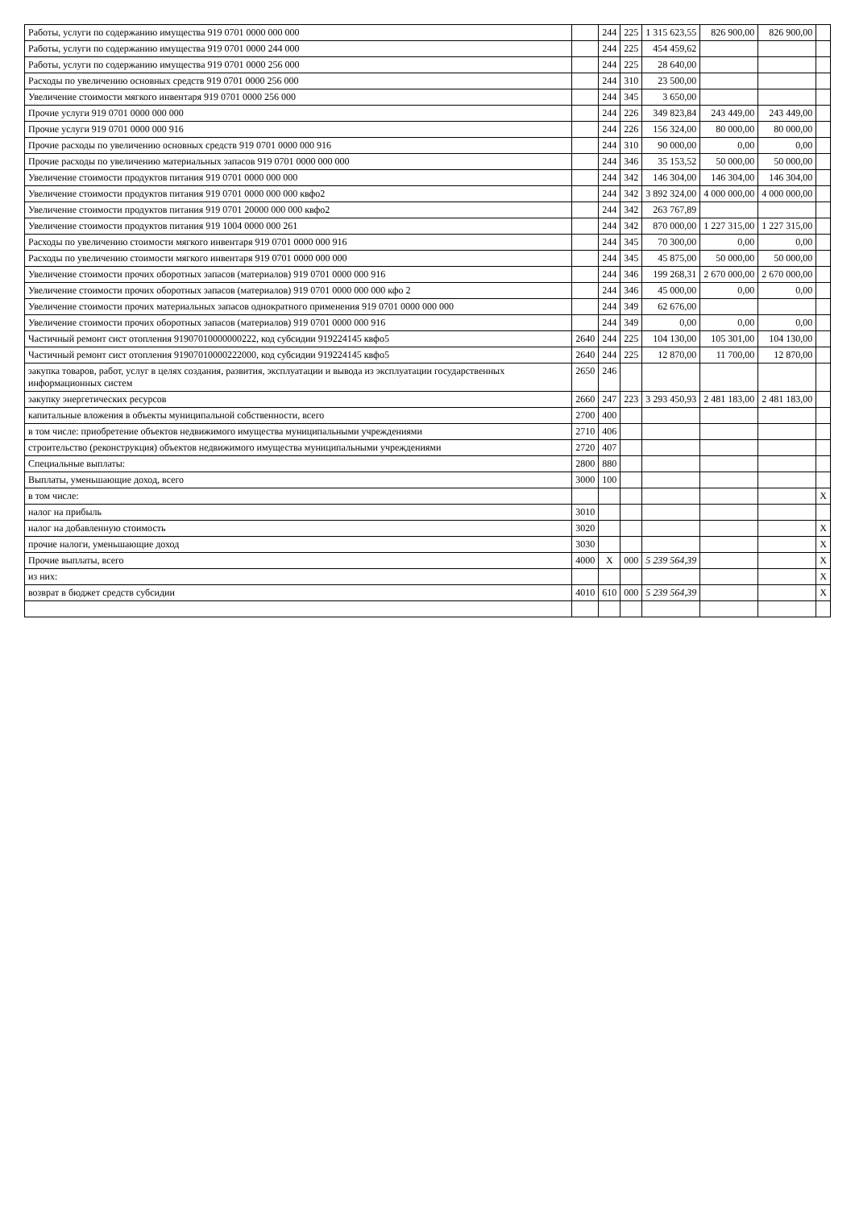| Работы, услуги по содержанию имущества 919 0701 0000 000 000 | | 244 | 225 | 1 315 623,55 | 826 900,00 | 826 900,00 | |
| Работы, услуги по содержанию имущества 919 0701 0000 244 000 | | 244 | 225 | 454 459,62 | | | |
| Работы, услуги по содержанию имущества 919 0701 0000 256 000 | | 244 | 225 | 28 640,00 | | | |
| Расходы по увеличению основных средств 919 0701 0000 256 000 | | 244 | 310 | 23 500,00 | | | |
| Увеличение стоимости мягкого инвентаря 919 0701 0000 256 000 | | 244 | 345 | 3 650,00 | | | |
| Прочие услуги 919 0701 0000 000 000 | | 244 | 226 | 349 823,84 | 243 449,00 | 243 449,00 | |
| Прочие услуги 919 0701 0000 000 916 | | 244 | 226 | 156 324,00 | 80 000,00 | 80 000,00 | |
| Прочие расходы по увеличению основных средств 919 0701 0000 000 916 | | 244 | 310 | 90 000,00 | 0,00 | 0,00 | |
| Прочие расходы по увеличению материальных запасов 919 0701 0000 000 000 | | 244 | 346 | 35 153,52 | 50 000,00 | 50 000,00 | |
| Увеличение стоимости продуктов питания 919 0701 0000 000 000 | | 244 | 342 | 146 304,00 | 146 304,00 | 146 304,00 | |
| Увеличение стоимости продуктов питания 919 0701 0000 000 000 квфо2 | | 244 | 342 | 3 892 324,00 | 4 000 000,00 | 4 000 000,00 | |
| Увеличение стоимости продуктов питания 919 0701 20000 000 000 квфо2 | | 244 | 342 | 263 767,89 | | | |
| Увеличение стоимости продуктов питания 919 1004 0000 000 261 | | 244 | 342 | 870 000,00 | 1 227 315,00 | 1 227 315,00 | |
| Расходы по увеличению стоимости мягкого инвентаря 919 0701 0000 000 916 | | 244 | 345 | 70 300,00 | 0,00 | 0,00 | |
| Расходы по увеличению стоимости мягкого инвентаря 919 0701 0000 000 000 | | 244 | 345 | 45 875,00 | 50 000,00 | 50 000,00 | |
| Увеличение стоимости прочих оборотных запасов (материалов) 919 0701 0000 000 916 | | 244 | 346 | 199 268,31 | 2 670 000,00 | 2 670 000,00 | |
| Увеличение стоимости прочих оборотных запасов (материалов) 919 0701 0000 000 000 кфо 2 | | 244 | 346 | 45 000,00 | 0,00 | 0,00 | |
| Увеличение стоимости прочих материальных запасов однократного применения 919 0701 0000 000 000 | | 244 | 349 | 62 676,00 | | | |
| Увеличение стоимости прочих оборотных запасов (материалов) 919 0701 0000 000 916 | | 244 | 349 | 0,00 | 0,00 | 0,00 | |
| Частичный ремонт сист отопления 91907010000000222, код субсидии 919224145 квфо5 | 2640 | 244 | 225 | 104 130,00 | 105 301,00 | 104 130,00 | |
| Частичный ремонт сист отопления 91907010000222000, код субсидии 919224145 квфо5 | 2640 | 244 | 225 | 12 870,00 | 11 700,00 | 12 870,00 | |
| закупка товаров, работ, услуг в целях создания, развития, эксплуатации и вывода из эксплуатации государственных информационных систем | 2650 | 246 | | | | | |
| закупку энергетических ресурсов | 2660 | 247 | 223 | 3 293 450,93 | 2 481 183,00 | 2 481 183,00 | |
| капитальные вложения в объекты муниципальной собственности, всего | 2700 | 400 | | | | | |
| в том числе: приобретение объектов недвижимого имущества муниципальными учреждениями | 2710 | 406 | | | | | |
| строительство (реконструкция) объектов недвижимого имущества муниципальными учреждениями | 2720 | 407 | | | | | |
| Специальные выплаты: | 2800 | 880 | | | | | |
| Выплаты, уменьшающие доход, всего | 3000 | 100 | | | | | |
| в том числе: | | | | | | | X |
| налог на прибыль | 3010 | | | | | | |
| налог на добавленную стоимость | 3020 | | | | | | X |
| прочие налоги, уменьшающие доход | 3030 | | | | | | X |
| Прочие выплаты, всего | 4000 | X | 000 | 5 239 564,39 | | | X |
| из них: | | | | | | | X |
| возврат в бюджет средств субсидии | 4010 | 610 | 000 | 5 239 564,39 | | | X |